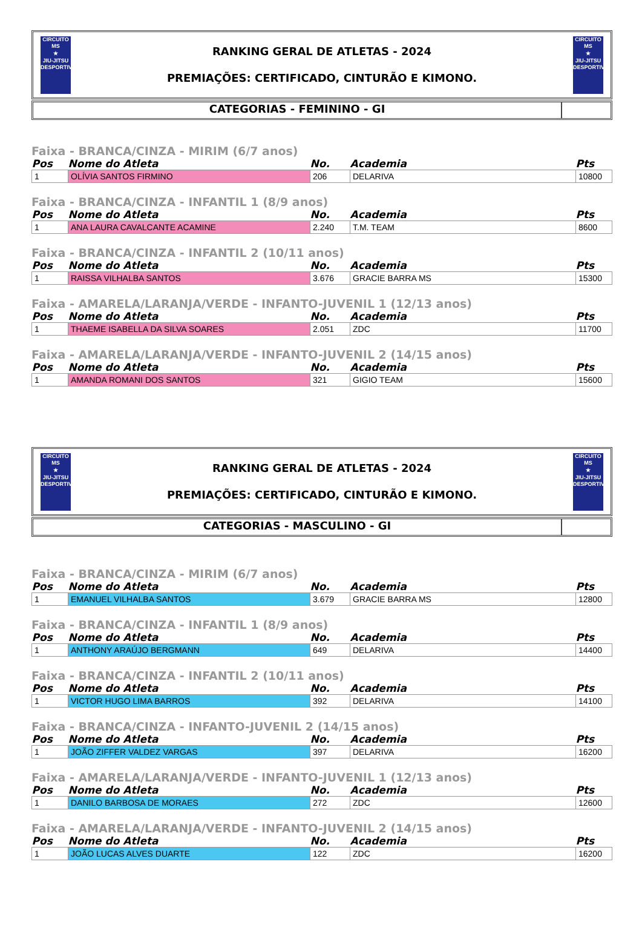CIRCUITO
MS
★
JIU-JITSU
DESPORTIVO
RANKING GERAL DE ATLETAS - 2024
PREMIAÇÕES: CERTIFICADO, CINTURÃO E KIMONO.
CIRCUITO
MS
★
JIU-JITSU
DESPORTIVO
CATEGORIAS - FEMININO - GI
Faixa - BRANCA/CINZA - MIRIM (6/7 anos)
| Pos | Nome do Atleta | No. | Academia | Pts |
| --- | --- | --- | --- | --- |
| 1 | OLÍVIA SANTOS FIRMINO | 206 | DELARIVA | 10800 |
Faixa - BRANCA/CINZA - INFANTIL 1 (8/9 anos)
| Pos | Nome do Atleta | No. | Academia | Pts |
| --- | --- | --- | --- | --- |
| 1 | ANA LAURA CAVALCANTE ACAMINE | 2.240 | T.M. TEAM | 8600 |
Faixa - BRANCA/CINZA - INFANTIL 2 (10/11 anos)
| Pos | Nome do Atleta | No. | Academia | Pts |
| --- | --- | --- | --- | --- |
| 1 | RAISSA VILHALBA SANTOS | 3.676 | GRACIE BARRA MS | 15300 |
Faixa - AMARELA/LARANJA/VERDE - INFANTO-JUVENIL 1 (12/13 anos)
| Pos | Nome do Atleta | No. | Academia | Pts |
| --- | --- | --- | --- | --- |
| 1 | THAEME ISABELLA DA SILVA SOARES | 2.051 | ZDC | 11700 |
Faixa - AMARELA/LARANJA/VERDE - INFANTO-JUVENIL 2 (14/15 anos)
| Pos | Nome do Atleta | No. | Academia | Pts |
| --- | --- | --- | --- | --- |
| 1 | AMANDA ROMANI DOS SANTOS | 321 | GIGIO TEAM | 15600 |
CIRCUITO
MS
★
JIU-JITSU
DESPORTIVO
RANKING GERAL DE ATLETAS - 2024
PREMIAÇÕES: CERTIFICADO, CINTURÃO E KIMONO.
CIRCUITO
MS
★
JIU-JITSU
DESPORTIVO
CATEGORIAS - MASCULINO - GI
Faixa - BRANCA/CINZA - MIRIM (6/7 anos)
| Pos | Nome do Atleta | No. | Academia | Pts |
| --- | --- | --- | --- | --- |
| 1 | EMANUEL VILHALBA SANTOS | 3.679 | GRACIE BARRA MS | 12800 |
Faixa - BRANCA/CINZA - INFANTIL 1 (8/9 anos)
| Pos | Nome do Atleta | No. | Academia | Pts |
| --- | --- | --- | --- | --- |
| 1 | ANTHONY ARAÚJO BERGMANN | 649 | DELARIVA | 14400 |
Faixa - BRANCA/CINZA - INFANTIL 2 (10/11 anos)
| Pos | Nome do Atleta | No. | Academia | Pts |
| --- | --- | --- | --- | --- |
| 1 | VICTOR HUGO LIMA BARROS | 392 | DELARIVA | 14100 |
Faixa - BRANCA/CINZA - INFANTO-JUVENIL 2 (14/15 anos)
| Pos | Nome do Atleta | No. | Academia | Pts |
| --- | --- | --- | --- | --- |
| 1 | JOÃO ZIFFER VALDEZ VARGAS | 397 | DELARIVA | 16200 |
Faixa - AMARELA/LARANJA/VERDE - INFANTO-JUVENIL 1 (12/13 anos)
| Pos | Nome do Atleta | No. | Academia | Pts |
| --- | --- | --- | --- | --- |
| 1 | DANILO BARBOSA DE MORAES | 272 | ZDC | 12600 |
Faixa - AMARELA/LARANJA/VERDE - INFANTO-JUVENIL 2 (14/15 anos)
| Pos | Nome do Atleta | No. | Academia | Pts |
| --- | --- | --- | --- | --- |
| 1 | JOÃO LUCAS ALVES DUARTE | 122 | ZDC | 16200 |